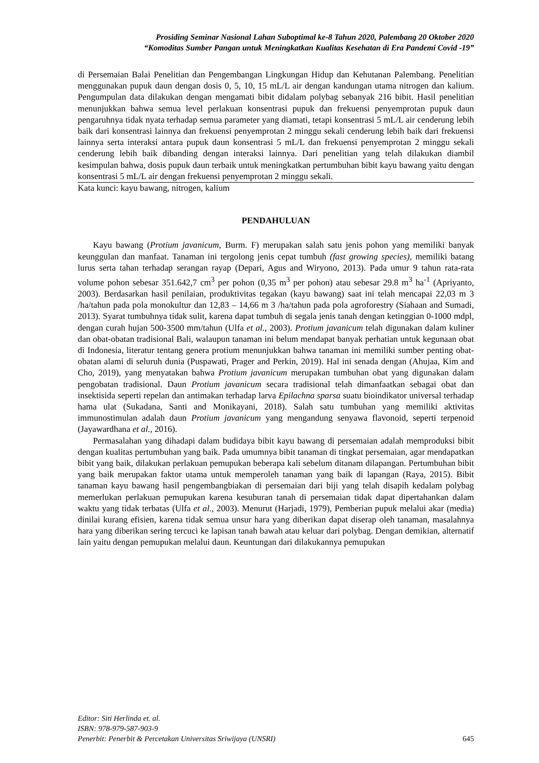Prosiding Seminar Nasional Lahan Suboptimal ke-8 Tahun 2020, Palembang 20 Oktober 2020
“Komoditas Sumber Pangan untuk Meningkatkan Kualitas Kesehatan di Era Pandemi Covid -19”
di Persemaian Balai Penelitian dan Pengembangan Lingkungan Hidup dan Kehutanan Palembang. Penelitian menggunakan pupuk daun dengan dosis 0, 5, 10, 15 mL/L air dengan kandungan utama nitrogen dan kalium. Pengumpulan data dilakukan dengan mengamati bibit didalam polybag sebanyak 216 bibit. Hasil penelitian menunjukkan bahwa semua level perlakuan konsentrasi pupuk dan frekuensi penyemprotan pupuk daun pengaruhnya tidak nyata terhadap semua parameter yang diamati, tetapi konsentrasi 5 mL/L air cenderung lebih baik dari konsentrasi lainnya dan frekuensi penyemprotan 2 minggu sekali cenderung lebih baik dari frekuensi lainnya serta interaksi antara pupuk daun konsentrasi 5 mL/L dan frekuensi penyemprotan 2 minggu sekali cenderung lebih baik dibanding dengan interaksi lainnya. Dari penelitian yang telah dilakukan diambil kesimpulan bahwa, dosis pupuk daun terbaik untuk meningkatkan pertumbuhan bibit kayu bawang yaitu dengan konsentrasi 5 mL/L air dengan frekuensi penyemprotan 2 minggu sekali.
Kata kunci: kayu bawang, nitrogen, kalium
PENDAHULUAN
Kayu bawang (Protium javanicum, Burm. F) merupakan salah satu jenis pohon yang memiliki banyak keunggulan dan manfaat. Tanaman ini tergolong jenis cepat tumbuh (fast growing species), memiliki batang lurus serta tahan terhadap serangan rayap (Depari, Agus and Wiryono, 2013). Pada umur 9 tahun rata-rata volume pohon sebesar 351.642,7 cm<sup>3</sup> per pohon (0,35 m<sup>3</sup> per pohon) atau sebesar 29.8 m<sup>3</sup> ha<sup>-1</sup> (Apriyanto, 2003). Berdasarkan hasil penilaian, produktivitas tegakan (kayu bawang) saat ini telah mencapai 22,03 m 3 /ha/tahun pada pola monokultur dan 12,83 – 14,66 m 3 /ha/tahun pada pola agroforestry (Siahaan and Sumadi, 2013). Syarat tumbuhnya tidak sulit, karena dapat tumbuh di segala jenis tanah dengan ketinggian 0-1000 mdpl, dengan curah hujan 500-3500 mm/tahun (Ulfa et al., 2003). Protium javanicum telah digunakan dalam kuliner dan obat-obatan tradisional Bali, walaupun tanaman ini belum mendapat banyak perhatian untuk kegunaan obat di Indonesia, literatur tentang genera protium menunjukkan bahwa tanaman ini memiliki sumber penting obat-obatan alami di seluruh dunia (Puspawati, Prager and Perkin, 2019). Hal ini senada dengan (Ahujaa, Kim and Cho, 2019), yang menyatakan bahwa Protium javanicum merupakan tumbuhan obat yang digunakan dalam pengobatan tradisional. Daun Protium javanicum secara tradisional telah dimanfaatkan sebagai obat dan insektisida seperti repelan dan antimakan terhadap larva Epilachna sparsa suatu bioindikator universal terhadap hama ulat (Sukadana, Santi and Monikayani, 2018). Salah satu tumbuhan yang memiliki aktivitas immunostimulan adalah daun Protium javanicum yang mengandung senyawa flavonoid, seperti terpenoid (Jayawardhana et al., 2016).
Permasalahan yang dihadapi dalam budidaya bibit kayu bawang di persemaian adalah memproduksi bibit dengan kualitas pertumbuhan yang baik. Pada umumnya bibit tanaman di tingkat persemaian, agar mendapatkan bibit yang baik, dilakukan perlakuan pemupukan beberapa kali sebelum ditanam dilapangan. Pertumbuhan bibit yang baik merupakan faktor utama untuk memperoleh tanaman yang baik di lapangan (Raya, 2015). Bibit tanaman kayu bawang hasil pengembangbiakan di persemaian dari biji yang telah disapih kedalam polybag memerlukan perlakuan pemupukan karena kesuburan tanah di persemaian tidak dapat dipertahankan dalam waktu yang tidak terbatas (Ulfa et al., 2003). Menurut (Harjadi, 1979), Pemberian pupuk melalui akar (media) dinilai kurang efisien, karena tidak semua unsur hara yang diberikan dapat diserap oleh tanaman, masalahnya hara yang diberikan sering tercuci ke lapisan tanah bawah atau keluar dari polybag. Dengan demikian, alternatif lain yaitu dengan pemupukan melalui daun. Keuntungan dari dilakukannya pemupukan
Editor: Siti Herlinda et. al.
ISBN: 978-979-587-903-9
Penerbit: Penerbit & Percetakan Universitas Sriwijaya (UNSRI) 645